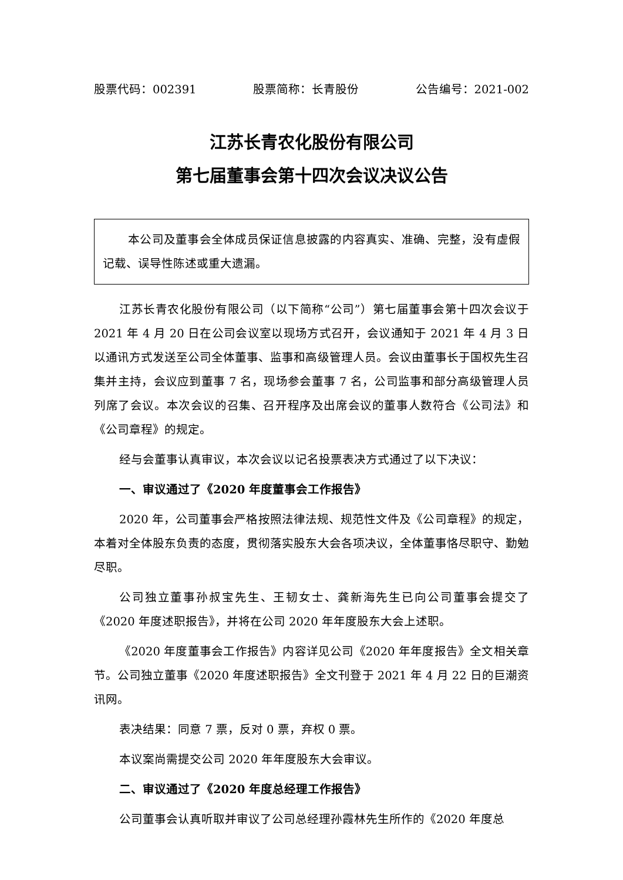股票代码：002391 股票简称：长青股份 公告编号：2021-002
江苏长青农化股份有限公司
第七届董事会第十四次会议决议公告
本公司及董事会全体成员保证信息披露的内容真实、准确、完整，没有虚假记载、误导性陈述或重大遗漏。
江苏长青农化股份有限公司（以下简称“公司”）第七届董事会第十四次会议于 2021 年 4 月 20 日在公司会议室以现场方式召开，会议通知于 2021 年 4 月 3 日以通讯方式发送至公司全体董事、监事和高级管理人员。会议由董事长于国权先生召集并主持，会议应到董事 7 名，现场参会董事 7 名，公司监事和部分高级管理人员列席了会议。本次会议的召集、召开程序及出席会议的董事人数符合《公司法》和《公司章程》的规定。
经与会董事认真审议，本次会议以记名投票表决方式通过了以下决议：
一、审议通过了《2020 年度董事会工作报告》
2020 年，公司董事会严格按照法律法规、规范性文件及《公司章程》的规定，本着对全体股东负责的态度，贯彻落实股东大会各项决议，全体董事恪尽职守、勤勉尽职。
公司独立董事孙叔宝先生、王韧女士、龚新海先生已向公司董事会提交了《2020 年度述职报告》，并将在公司 2020 年年度股东大会上述职。
《2020 年度董事会工作报告》内容详见公司《2020 年年度报告》全文相关章节。公司独立董事《2020 年度述职报告》全文刊登于 2021 年 4 月 22 日的巨潮资讯网。
表决结果：同意 7 票，反对 0 票，弃权 0 票。
本议案尚需提交公司 2020 年年度股东大会审议。
二、审议通过了《2020 年度总经理工作报告》
公司董事会认真听取并审议了公司总经理孙霞林先生所作的《2020 年度总